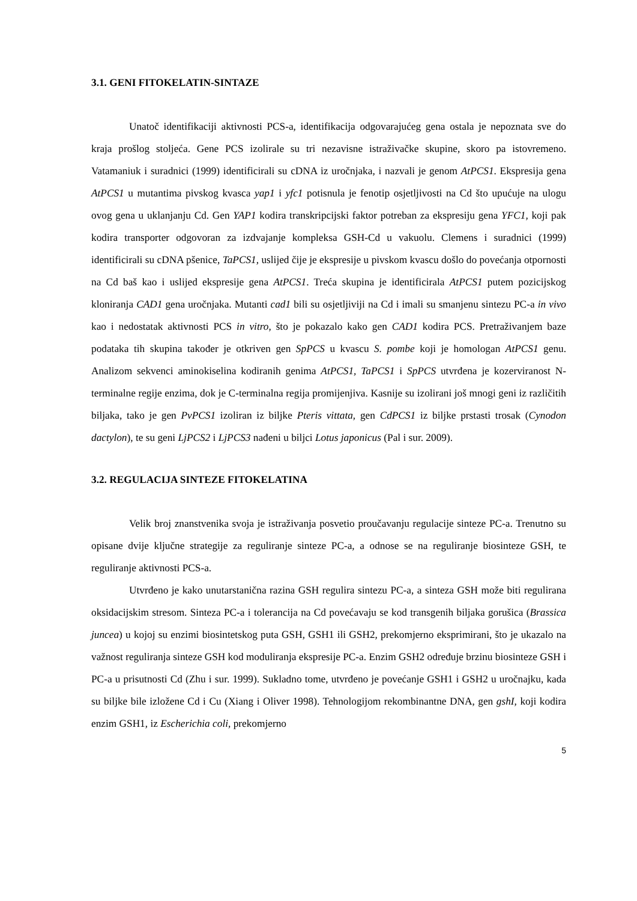3.1. GENI FITOKELATIN-SINTAZE
Unatoč identifikaciji aktivnosti PCS-a, identifikacija odgovarajućeg gena ostala je nepoznata sve do kraja prošlog stoljeća. Gene PCS izolirale su tri nezavisne istraživačke skupine, skoro pa istovremeno. Vatamaniuk i suradnici (1999) identificirali su cDNA iz uročnjaka, i nazvali je genom AtPCS1. Ekspresija gena AtPCS1 u mutantima pivskog kvasca yap1 i yfc1 potisnula je fenotip osjetljivosti na Cd što upućuje na ulogu ovog gena u uklanjanju Cd. Gen YAP1 kodira transkripcijski faktor potreban za ekspresiju gena YFC1, koji pak kodira transporter odgovoran za izdvajanje kompleksa GSH-Cd u vakuolu. Clemens i suradnici (1999) identificirali su cDNA pšenice, TaPCS1, uslijed čije je ekspresije u pivskom kvascu došlo do povećanja otpornosti na Cd baš kao i uslijed ekspresije gena AtPCS1. Treća skupina je identificirala AtPCS1 putem pozicijskog kloniranja CAD1 gena uročnjaka. Mutanti cad1 bili su osjetljiviji na Cd i imali su smanjenu sintezu PC-a in vivo kao i nedostatak aktivnosti PCS in vitro, što je pokazalo kako gen CAD1 kodira PCS. Pretraživanjem baze podataka tih skupina također je otkriven gen SpPCS u kvascu S. pombe koji je homologan AtPCS1 genu. Analizom sekvenci aminokiselina kodiranih genima AtPCS1, TaPCS1 i SpPCS utvrđena je kozerviranost N-terminalne regije enzima, dok je C-terminalna regija promijenjiva. Kasnije su izolirani još mnogi geni iz različitih biljaka, tako je gen PvPCS1 izoliran iz biljke Pteris vittata, gen CdPCS1 iz biljke prstasti trosak (Cynodon dactylon), te su geni LjPCS2 i LjPCS3 nađeni u biljci Lotus japonicus (Pal i sur. 2009).
3.2. REGULACIJA SINTEZE FITOKELATINA
Velik broj znanstvenika svoja je istraživanja posvetio proučavanju regulacije sinteze PC-a. Trenutno su opisane dvije ključne strategije za reguliranje sinteze PC-a, a odnose se na reguliranje biosinteze GSH, te reguliranje aktivnosti PCS-a.
Utvrđeno je kako unutarstanična razina GSH regulira sintezu PC-a, a sinteza GSH može biti regulirana oksidacijskim stresom. Sinteza PC-a i tolerancija na Cd povećavaju se kod transgenih biljaka gorušica (Brassica juncea) u kojoj su enzimi biosintetskog puta GSH, GSH1 ili GSH2, prekomjerno eksprimirani, što je ukazalo na važnost reguliranja sinteze GSH kod moduliranja ekspresije PC-a. Enzim GSH2 određuje brzinu biosinteze GSH i PC-a u prisutnosti Cd (Zhu i sur. 1999). Sukladno tome, utvrđeno je povećanje GSH1 i GSH2 u uročnajku, kada su biljke bile izložene Cd i Cu (Xiang i Oliver 1998). Tehnologijom rekombinantne DNA, gen gshI, koji kodira enzim GSH1, iz Escherichia coli, prekomjerno
5